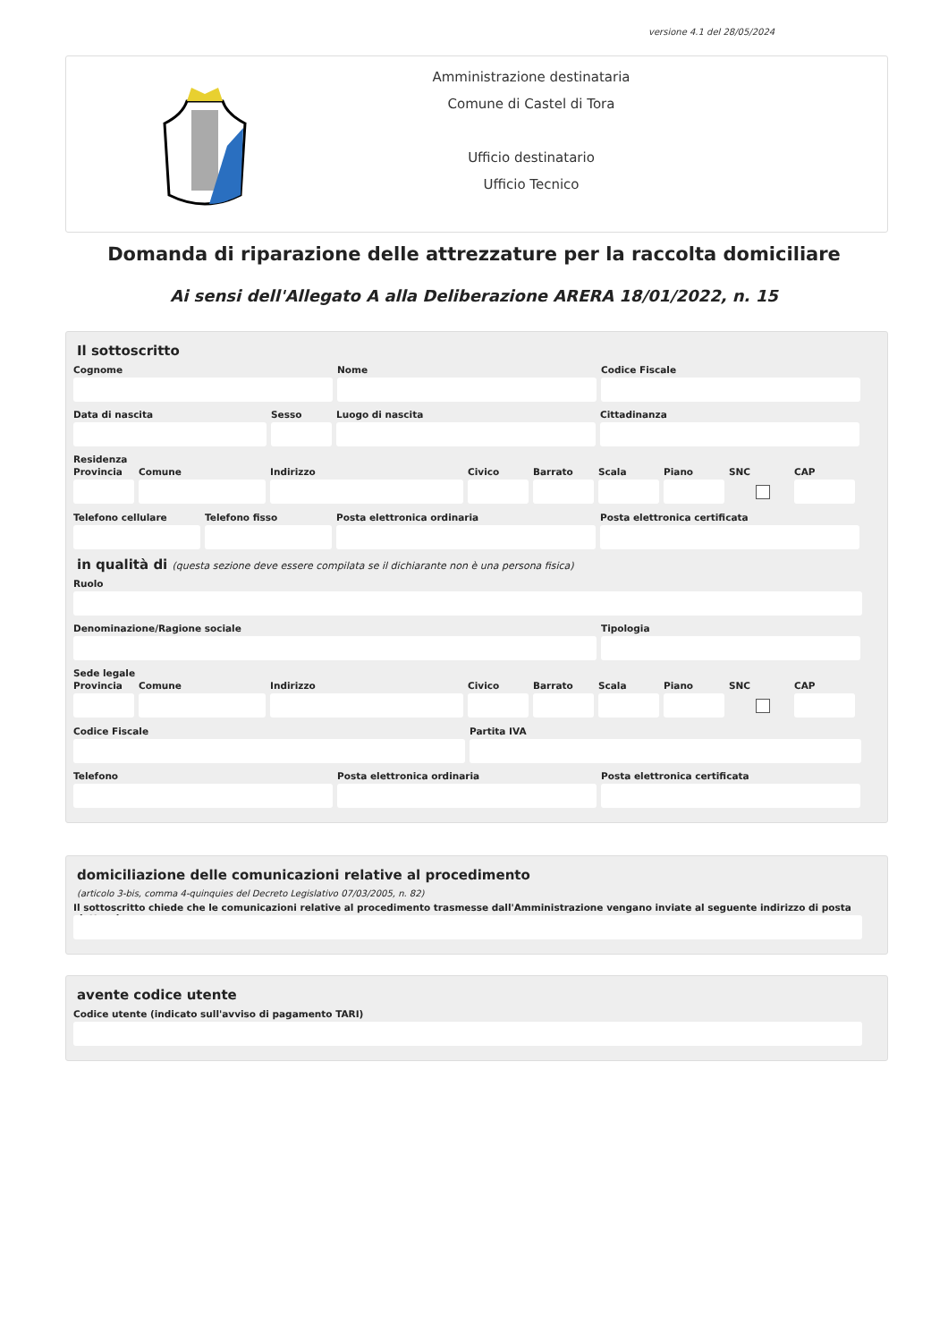versione 4.1 del 28/05/2024
Amministrazione destinataria
Comune di Castel di Tora
Ufficio destinatario
Ufficio Tecnico
Domanda di riparazione delle attrezzature per la raccolta domiciliare
Ai sensi dell'Allegato A alla Deliberazione ARERA 18/01/2022, n. 15
Il sottoscritto
Cognome Nome Codice Fiscale
Data di nascita Sesso Luogo di nascita Cittadinanza
Residenza
Provincia
Comune Indirizzo Civico Barrato Scala Piano SNC CAP
Telefono cellulare
Telefono fisso Posta elettronica ordinaria Posta elettronica certificata
in qualità di (questa sezione deve essere compilata se il dichiarante non è una persona fisica)
Ruolo
Denominazione/Ragione sociale Tipologia
Sede legale
Provincia
Comune Indirizzo Civico Barrato Scala Piano SNC CAP
Codice Fiscale Partita IVA
Telefono Posta elettronica ordinaria Posta elettronica certificata
domiciliazione delle comunicazioni relative al procedimento
(articolo 3-bis, comma 4-quinquies del Decreto Legislativo 07/03/2005, n. 82)
Il sottoscritto chiede che le comunicazioni relative al procedimento trasmesse dall'Amministrazione vengano inviate al seguente indirizzo di posta elettronica
avente codice utente
Codice utente (indicato sull'avviso di pagamento TARI)